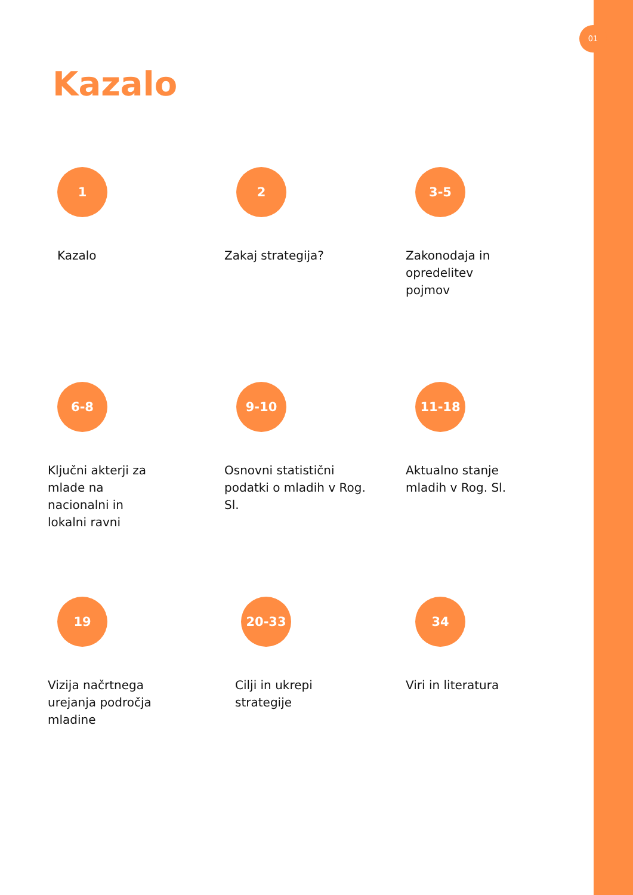01
Kazalo
1
Kazalo
2
Zakaj strategija?
3-5
Zakonodaja in opredelitev pojmov
6-8
Ključni akterji za mlade na nacionalni in lokalni ravni
9-10
Osnovni statistični podatki o mladih v Rog. Sl.
11-18
Aktualno stanje mladih v Rog. Sl.
19
Vizija načrtnega urejanja področja mladine
20-33
Cilji in ukrepi strategije
34
Viri in literatura